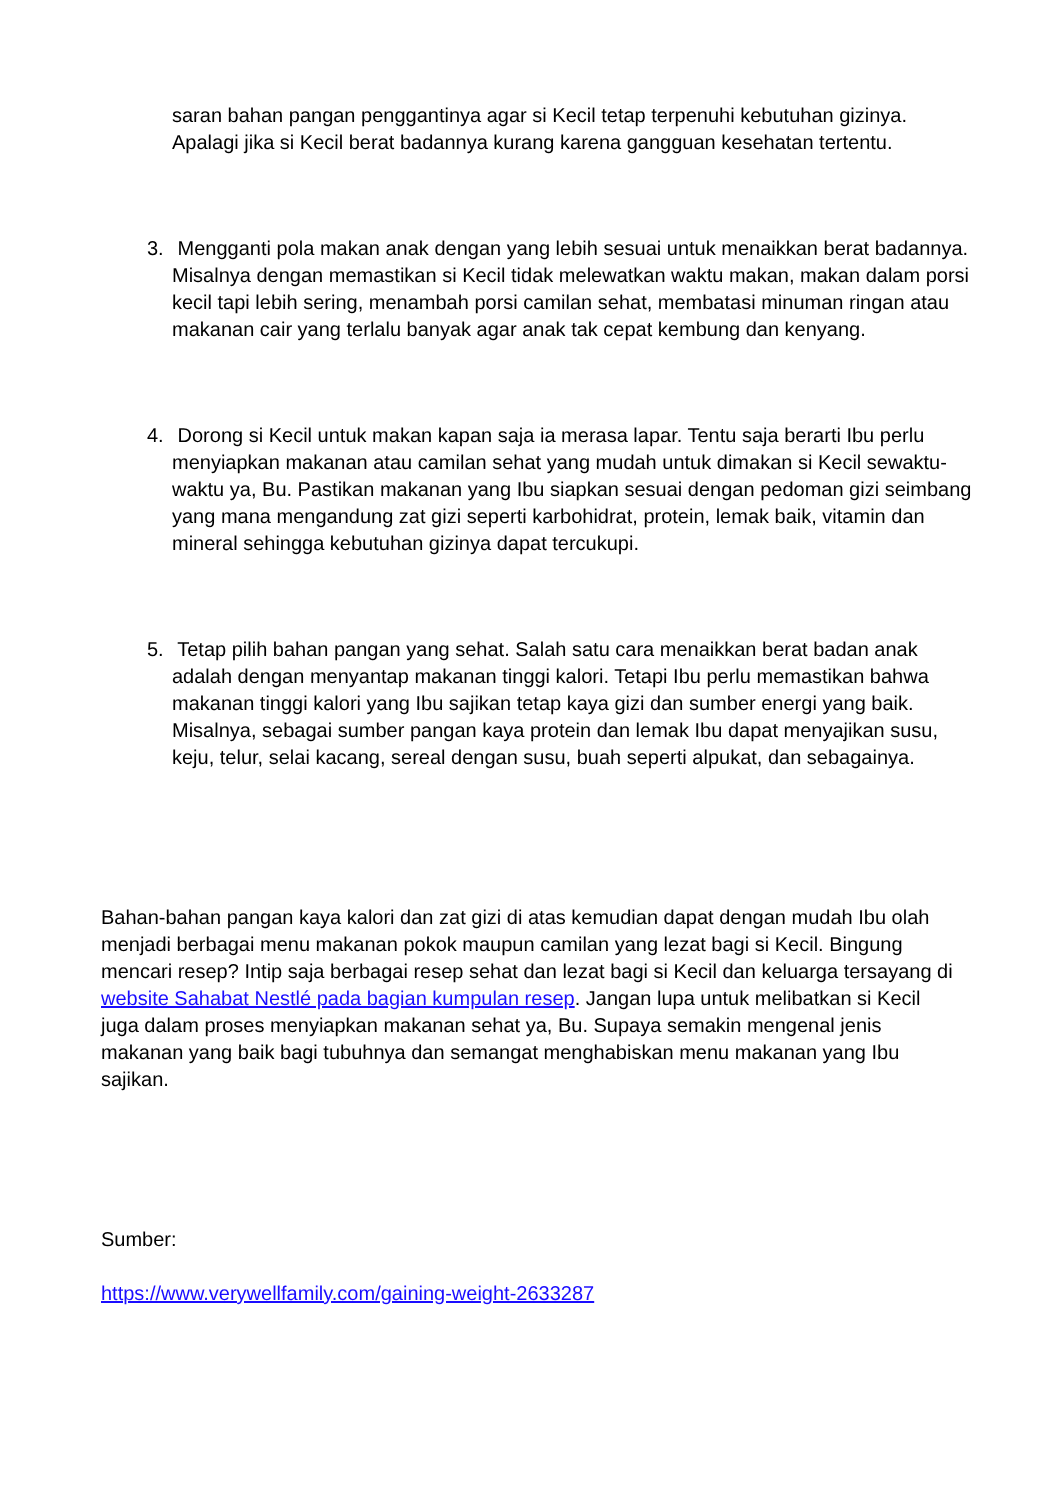saran bahan pangan penggantinya agar si Kecil tetap terpenuhi kebutuhan gizinya. Apalagi jika si Kecil berat badannya kurang karena gangguan kesehatan tertentu.
3. Mengganti pola makan anak dengan yang lebih sesuai untuk menaikkan berat badannya. Misalnya dengan memastikan si Kecil tidak melewatkan waktu makan, makan dalam porsi kecil tapi lebih sering, menambah porsi camilan sehat, membatasi minuman ringan atau makanan cair yang terlalu banyak agar anak tak cepat kembung dan kenyang.
4. Dorong si Kecil untuk makan kapan saja ia merasa lapar. Tentu saja berarti Ibu perlu menyiapkan makanan atau camilan sehat yang mudah untuk dimakan si Kecil sewaktu-waktu ya, Bu. Pastikan makanan yang Ibu siapkan sesuai dengan pedoman gizi seimbang yang mana mengandung zat gizi seperti karbohidrat, protein, lemak baik, vitamin dan mineral sehingga kebutuhan gizinya dapat tercukupi.
5. Tetap pilih bahan pangan yang sehat. Salah satu cara menaikkan berat badan anak adalah dengan menyantap makanan tinggi kalori. Tetapi Ibu perlu memastikan bahwa makanan tinggi kalori yang Ibu sajikan tetap kaya gizi dan sumber energi yang baik. Misalnya, sebagai sumber pangan kaya protein dan lemak Ibu dapat menyajikan susu, keju, telur, selai kacang, sereal dengan susu, buah seperti alpukat, dan sebagainya.
Bahan-bahan pangan kaya kalori dan zat gizi di atas kemudian dapat dengan mudah Ibu olah menjadi berbagai menu makanan pokok maupun camilan yang lezat bagi si Kecil. Bingung mencari resep? Intip saja berbagai resep sehat dan lezat bagi si Kecil dan keluarga tersayang di website Sahabat Nestlé pada bagian kumpulan resep. Jangan lupa untuk melibatkan si Kecil juga dalam proses menyiapkan makanan sehat ya, Bu. Supaya semakin mengenal jenis makanan yang baik bagi tubuhnya dan semangat menghabiskan menu makanan yang Ibu sajikan.
Sumber:
https://www.verywellfamily.com/gaining-weight-2633287